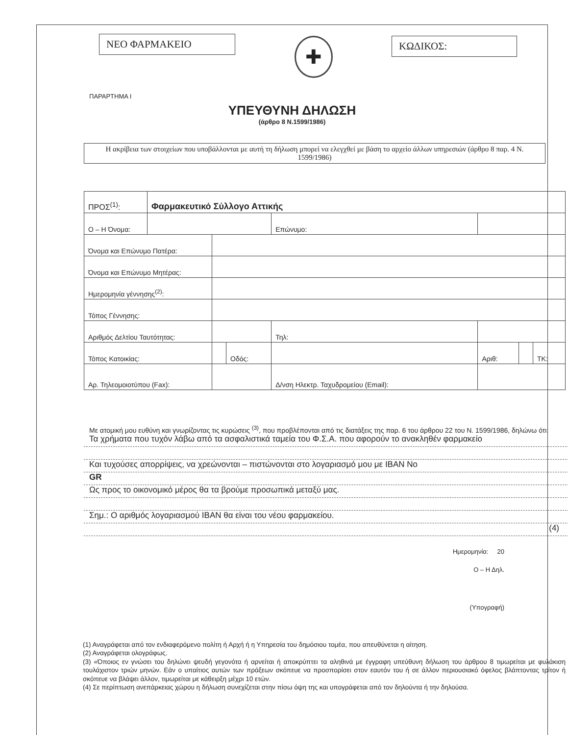ΝΕΟ ΦΑΡΜΑΚΕΙΟ
✚
ΚΩΔΙΚΟΣ:
ΠΑΡΑΡΤΗΜΑ Ι
ΥΠΕΥΘΥΝΗ ΔΗΛΩΣΗ
(άρθρο 8 Ν.1599/1986)
Η ακρίβεια των στοιχείων που υποβάλλονται με αυτή τη δήλωση μπορεί να ελεγχθεί με βάση το αρχείο άλλων υπηρεσιών (άρθρο 8 παρ. 4 Ν. 1599/1986)
| ΠΡΟΣ<sup>(1)</sup>: | Φαρμακευτικό Σύλλογο Αττικής | | | | | | | |
| Ο – Η Όνομα: | | | | Επώνυμο: | | | | |
| Όνομα και Επώνυμο Πατέρα: | | | | | | | | |
| Όνομα και Επώνυμο Μητέρας: | | | | | | | | |
| Ημερομηνία γέννησης<sup>(2)</sup>: | | | | | | | | |
| Τόπος Γέννησης: | | | | | | | | |
| Αριθμός Δελτίου Ταυτότητας: | | | | Τηλ: | | | | |
| Τόπος Κατοικίας: | | | Οδός: | | | Αριθ: | | ΤΚ: |
| Αρ. Τηλεομοιοτύπου (Fax): | | | | Δ/νση Ηλεκτρ. Ταχυδρομείου (Email): | | | | |
Με ατομική μου ευθύνη και γνωρίζοντας τις κυρώσεις <sup>(3)</sup>, που προβλέπονται από τις διατάξεις της παρ. 6 του άρθρου 22 του Ν. 1599/1986, δηλώνω ότι:
Τα χρήματα που τυχόν λάβω από τα ασφαλιστικά ταμεία του Φ.Σ.Α. που αφορούν το ανακληθέν φαρμακείο
Και τυχούσες απορρίψεις, να χρεώνονται – πιστώνονται στο λογαριασμό μου με IBAN No
GR
Ως προς το οικονομικό μέρος θα τα βρούμε προσωπικά μεταξύ μας.
Σημ.: Ο αριθμός λογαριασμού IBAN θα είναι του νέου φαρμακείου.
(4)
Ημερομηνία: 20
Ο – Η Δηλ.
(Υπογραφή)
(1) Αναγράφεται από τον ενδιαφερόμενο πολίτη ή Αρχή ή η Υπηρεσία του δημόσιου τομέα, που απευθύνεται η αίτηση.
(2) Αναγράφεται ολογράφως.
(3) «Όποιος εν γνώσει του δηλώνει ψευδή γεγονότα ή αρνείται ή αποκρύπτει τα αληθινά με έγγραφη υπεύθυνη δήλωση του άρθρου 8 τιμωρείται με φυλάκιση τουλάχιστον τριών μηνών. Εάν ο υπαίτιος αυτών των πράξεων σκόπευε να προσπορίσει στον εαυτόν του ή σε άλλον περιουσιακό όφελος βλάπτοντας τρίτον ή σκόπευε να βλάψει άλλον, τιμωρείται με κάθειρξη μέχρι 10 ετών.
(4) Σε περίπτωση ανεπάρκειας χώρου η δήλωση συνεχίζεται στην πίσω όψη της και υπογράφεται από τον δηλούντα ή την δηλούσα.